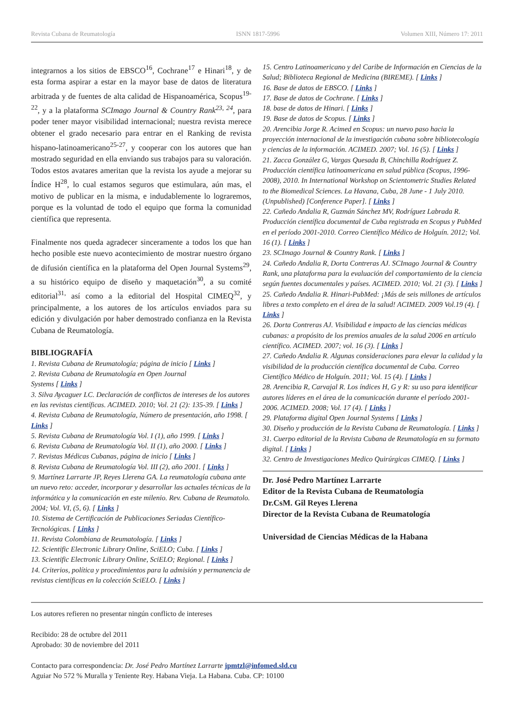Revista Cubana de Reumatología ISNN 1817-5996 Volumen XIII, Número 17: 2011
integrarnos a los sitios de EBSCO<sup>16</sup>, Cochrane<sup>17</sup> e Hinari<sup>18</sup>, y de esta forma aspirar a estar en la mayor base de datos de literatura arbitrada y de fuentes de alta calidad de Hispanoamérica, Scopus<sup>19- 22</sup>, y a la plataforma SCImago Journal & Country Rank<sup>23, 24</sup>, para poder tener mayor visibilidad internacional; nuestra revista merece obtener el grado necesario para entrar en el Ranking de revista hispano-latinoamericano<sup>25-27</sup>, y cooperar con los autores que han mostrado seguridad en ella enviando sus trabajos para su valoración. Todos estos avatares ameritan que la revista los ayude a mejorar su Índice H<sup>28</sup>, lo cual estamos seguros que estimulara, aún mas, el motivo de publicar en la misma, e indudablemente lo lograremos, porque es la voluntad de todo el equipo que forma la comunidad científica que representa.
Finalmente nos queda agradecer sinceramente a todos los que han hecho posible este nuevo acontecimiento de mostrar nuestro órgano de difusión científica en la plataforma del Open Journal Systems<sup>29</sup>, a su histórico equipo de diseño y maquetación<sup>30</sup>, a su comité editorial<sup>31,</sup> así como a la editorial del Hospital CIMEQ<sup>32</sup>, y principalmente, a los autores de los artículos enviados para su edición y divulgación por haber demostrado confianza en la Revista Cubana de Reumatología.
BIBLIOGRAFÍA
1. Revista Cubana de Reumatología; página de inicio [ Links ]
2. Revista Cubana de Reumatología en Open Journal
Systems [ Links ]
3. Silva Aycaguer LC. Declaración de conflictos de intereses de los autores en las revistas científicas. ACIMED. 2010; Vol. 21 (2): 135-39. [ Links ]
4. Revista Cubana de Reumatología, Número de presentación, año 1998. [ Links ]
5. Revista Cubana de Reumatología Vol. I (1), año 1999. [ Links ]
6. Revista Cubana de Reumatología Vol. II (1), año 2000. [ Links ]
7. Revistas Médicas Cubanas, página de inicio [ Links ]
8. Revista Cubana de Reumatología Vol. III (2), año 2001. [ Links ]
9. Martínez Larrarte JP, Reyes Llerena GA. La reumatología cubana ante un nuevo reto: acceder, incorporar y desarrollar las actuales técnicas de la informática y la comunicación en este milenio. Rev. Cubana de Reumatolo. 2004; Vol. VI, (5, 6). [ Links ]
10. Sistema de Certificación de Publicaciones Seriadas Científico-Tecnológicas. [ Links ]
11. Revista Colombiana de Reumatología. [ Links ]
12. Scientific Electronic Library Online, SciELO; Cuba. [ Links ]
13. Scientific Electronic Library Online, SciELO; Regional. [ Links ]
14. Criterios, política y procedimientos para la admisión y permanencia de revistas científicas en la colección SciELO. [ Links ]
15. Centro Latinoamericano y del Caribe de Información en Ciencias de la Salud; Biblioteca Regional de Medicina (BIREME). [ Links ]
16. Base de datos de EBSCO. [ Links ]
17. Base de datos de Cochrane. [ Links ]
18. base de datos de Hinari. [ Links ]
19. Base de datos de Scopus. [ Links ]
20. Arencibia Jorge R. Acimed en Scopus: un nuevo paso hacia la proyección internacional de la investigación cubana sobre bibliotecología y ciencias de la información. ACIMED. 2007; Vol. 16 (5). [ Links ]
21. Zacca González G, Vargas Quesada B, Chinchilla Rodríguez Z. Producción científica latinoamericana en salud pública (Scopus, 1996-2008), 2010. In International Workshop on Scientometric Studies Related to the Biomedical Sciences. La Havana, Cuba, 28 June - 1 July 2010.(Unpublished) [Conference Paper]. [ Links ]
22. Cañedo Andalia R, Guzmán Sánchez MV, Rodríguez Labrada R. Producción científica documental de Cuba registrada en Scopus y PubMed en el período 2001-2010. Correo Científico Médico de Holguín. 2012; Vol. 16 (1). [ Links ]
23. SCImago Journal & Country Rank. [ Links ]
24. Cañedo Andalia R, Dorta Contreras AJ. SCImago Journal & Country Rank, una plataforma para la evaluación del comportamiento de la ciencia según fuentes documentales y países. ACIMED. 2010; Vol. 21 (3). [ Links ]
25. Cañedo Andalia R. Hinari-PubMed: ¡Más de seis millones de artículos libres a texto completo en el área de la salud! ACIMED. 2009 Vol.19 (4). [ Links ]
26. Dorta Contreras AJ. Visibilidad e impacto de las ciencias médicas cubanas: a propósito de los premios anuales de la salud 2006 en artículo científico. ACIMED. 2007; vol. 16 (3). [ Links ]
27. Cañedo Andalia R. Algunas consideraciones para elevar la calidad y la visibilidad de la producción científica documental de Cuba. Correo Científico Médico de Holguín. 2011; Vol. 15 (4). [ Links ]
28. Arencibia R, Carvajal R. Los índices H, G y R: su uso para identificar autores líderes en el área de la comunicación durante el período 2001-2006. ACIMED. 2008; Vol. 17 (4). [ Links ]
29. Plataforma digital Open Journal Systems [ Links ]
30. Diseño y producción de la Revista Cubana de Reumatología. [ Links ]
31. Cuerpo editorial de la Revista Cubana de Reumatología en su formato digital. [ Links ]
32. Centro de Investigaciones Medico Quirúrgicas CIMEQ. [ Links ]
Dr. José Pedro Martínez Larrarte
Editor de la Revista Cubana de Reumatología
Dr.CsM. Gil Reyes Llerena
Director de la Revista Cubana de Reumatología
Universidad de Ciencias Médicas de la Habana
Los autores refieren no presentar ningún conflicto de intereses
Recibido: 28 de octubre del 2011
Aprobado: 30 de noviembre del 2011
Contacto para correspondencia: Dr. José Pedro Martínez Larrarte jpmtzl@infomed.sld.cu
Aguiar No 572 % Muralla y Teniente Rey. Habana Vieja. La Habana. Cuba. CP: 10100